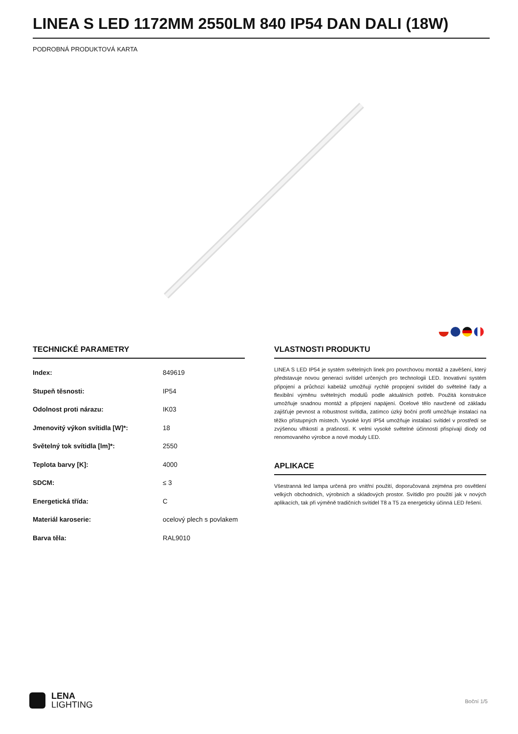LINEA S LED 1172MM 2550LM 840 IP54 DAN DALI (18W)
PODROBNÁ PRODUKTOVÁ KARTA
TECHNICKÉ PARAMETRY
| Index: | 849619 |
| Stupeň těsnosti: | IP54 |
| Odolnost proti nárazu: | IK03 |
| Jmenovitý výkon svítidla [W]*: | 18 |
| Světelný tok svítidla [lm]*: | 2550 |
| Teplota barvy [K]: | 4000 |
| SDCM: | ≤ 3 |
| Energetická třída: | C |
| Materiál karoserie: | ocelový plech s povlakem |
| Barva těla: | RAL9010 |
VLASTNOSTI PRODUKTU
LINEA S LED IP54 je systém světelných linek pro povrchovou montáž a zavěšení, který představuje novou generaci svítidel určených pro technologii LED. Inovativní systém připojení a průchozí kabeláž umožňují rychlé propojení svítidel do světelné řady a flexibilní výměnu světelných modulů podle aktuálních potřeb. Použitá konstrukce umožňuje snadnou montáž a připojení napájení. Ocelové tělo navržené od základu zajišťuje pevnost a robustnost svítidla, zatímco úzký boční profil umožňuje instalaci na těžko přístupných místech. Vysoké krytí IP54 umožňuje instalaci svítidel v prostředí se zvýšenou vlhkostí a prašností. K velmi vysoké světelné účinnosti přispívají diody od renomovaného výrobce a nové moduly LED.
APLIKACE
Všestranná led lampa určená pro vnitřní použití, doporučovaná zejména pro osvětlení velkých obchodních, výrobních a skladových prostor. Svítidlo pro použití jak v nových aplikacích, tak při výměně tradičních svítidel T8 a T5 za energeticky účinná LED řešení.
LENA
LIGHTING
Boční 1/5